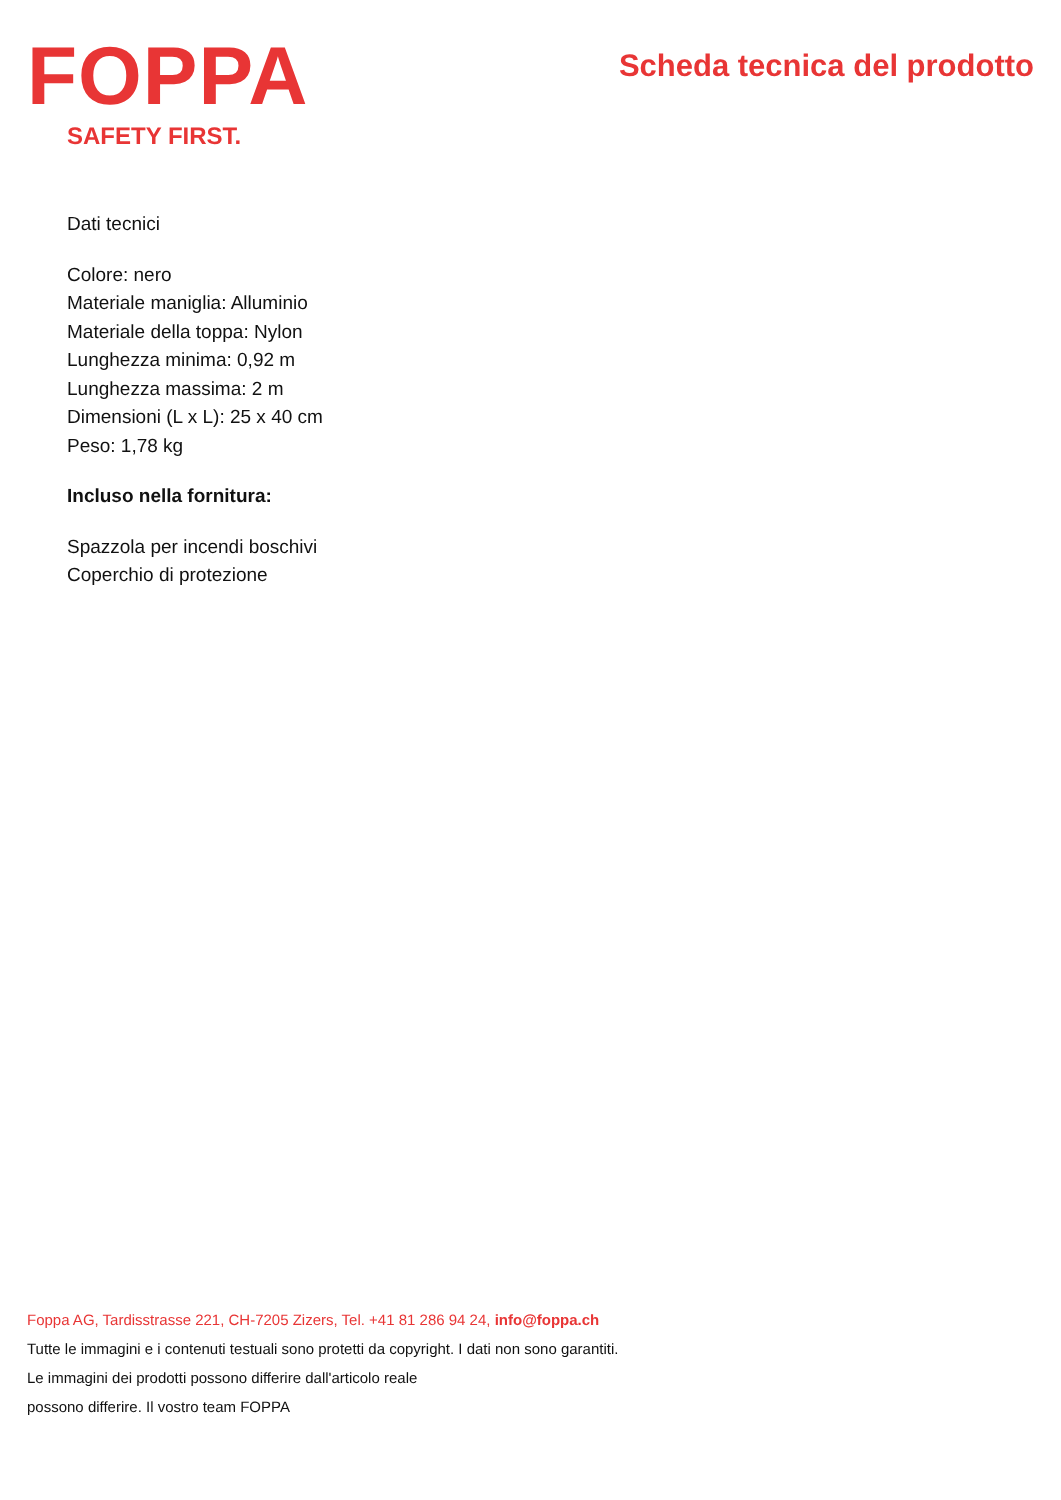FOPPA
SAFETY FIRST.
Scheda tecnica del prodotto
Dati tecnici
Colore: nero
Materiale maniglia: Alluminio
Materiale della toppa: Nylon
Lunghezza minima: 0,92 m
Lunghezza massima: 2 m
Dimensioni (L x L): 25 x 40 cm
Peso: 1,78 kg
Incluso nella fornitura:
Spazzola per incendi boschivi
Coperchio di protezione
Foppa AG, Tardisstrasse 221, CH-7205 Zizers, Tel. +41 81 286 94 24, info@foppa.ch
Tutte le immagini e i contenuti testuali sono protetti da copyright. I dati non sono garantiti.
Le immagini dei prodotti possono differire dall'articolo reale
possono differire. Il vostro team FOPPA